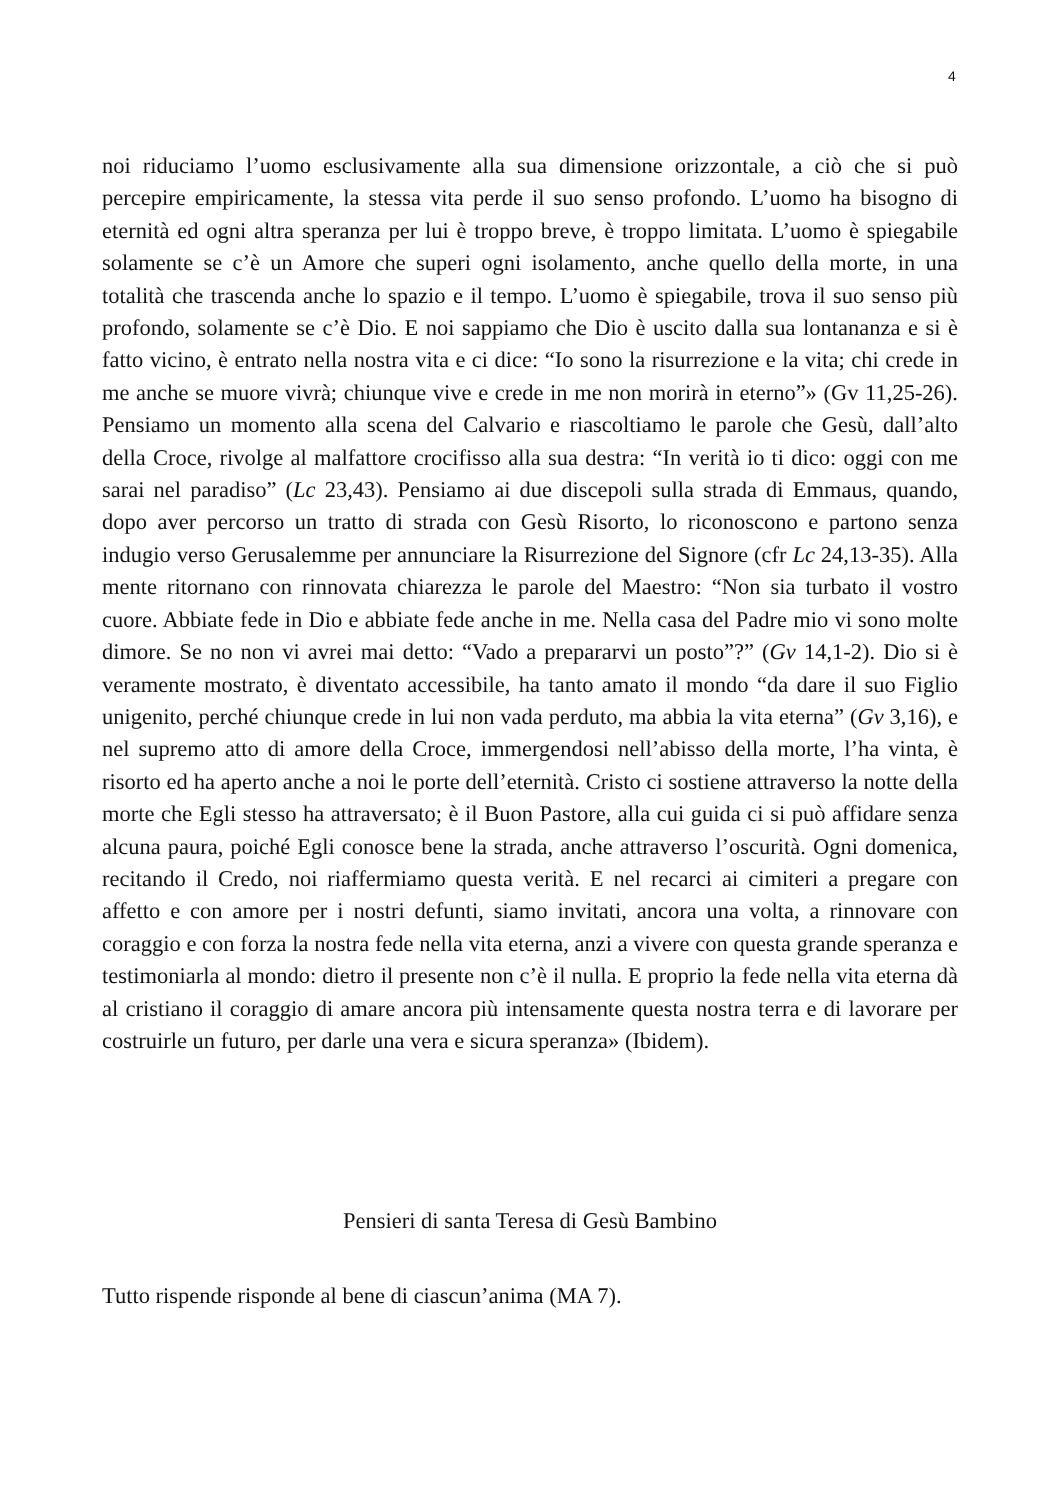4
noi riduciamo l’uomo esclusivamente alla sua dimensione orizzontale, a ciò che si può percepire empiricamente, la stessa vita perde il suo senso profondo. L’uomo ha bisogno di eternità ed ogni altra speranza per lui è troppo breve, è troppo limitata. L’uomo è spiegabile solamente se c’è un Amore che superi ogni isolamento, anche quello della morte, in una totalità che trascenda anche lo spazio e il tempo. L’uomo è spiegabile, trova il suo senso più profondo, solamente se c’è Dio. E noi sappiamo che Dio è uscito dalla sua lontananza e si è fatto vicino, è entrato nella nostra vita e ci dice: “Io sono la risurrezione e la vita; chi crede in me anche se muore vivrà; chiunque vive e crede in me non morirà in eterno”» (Gv 11,25-26). Pensiamo un momento alla scena del Calvario e riascoltiamo le parole che Gesù, dall’alto della Croce, rivolge al malfattore crocifisso alla sua destra: “In verità io ti dico: oggi con me sarai nel paradiso” (Lc 23,43). Pensiamo ai due discepoli sulla strada di Emmaus, quando, dopo aver percorso un tratto di strada con Gesù Risorto, lo riconoscono e partono senza indugio verso Gerusalemme per annunciare la Risurrezione del Signore (cfr Lc 24,13-35). Alla mente ritornano con rinnovata chiarezza le parole del Maestro: “Non sia turbato il vostro cuore. Abbiate fede in Dio e abbiate fede anche in me. Nella casa del Padre mio vi sono molte dimore. Se no non vi avrei mai detto: “Vado a prepararvi un posto”?” (Gv 14,1-2). Dio si è veramente mostrato, è diventato accessibile, ha tanto amato il mondo “da dare il suo Figlio unigenito, perché chiunque crede in lui non vada perduto, ma abbia la vita eterna” (Gv 3,16), e nel supremo atto di amore della Croce, immergendosi nell’abisso della morte, l’ha vinta, è risorto ed ha aperto anche a noi le porte dell’eternità. Cristo ci sostiene attraverso la notte della morte che Egli stesso ha attraversato; è il Buon Pastore, alla cui guida ci si può affidare senza alcuna paura, poiché Egli conosce bene la strada, anche attraverso l’oscurità. Ogni domenica, recitando il Credo, noi riaffermiamo questa verità. E nel recarci ai cimiteri a pregare con affetto e con amore per i nostri defunti, siamo invitati, ancora una volta, a rinnovare con coraggio e con forza la nostra fede nella vita eterna, anzi a vivere con questa grande speranza e testimoniarla al mondo: dietro il presente non c’è il nulla. E proprio la fede nella vita eterna dà al cristiano il coraggio di amare ancora più intensamente questa nostra terra e di lavorare per costruirle un futuro, per darle una vera e sicura speranza» (Ibidem).
Pensieri di santa Teresa di Gesù Bambino
Tutto rispende risponde al bene di ciascun’anima (MA 7).